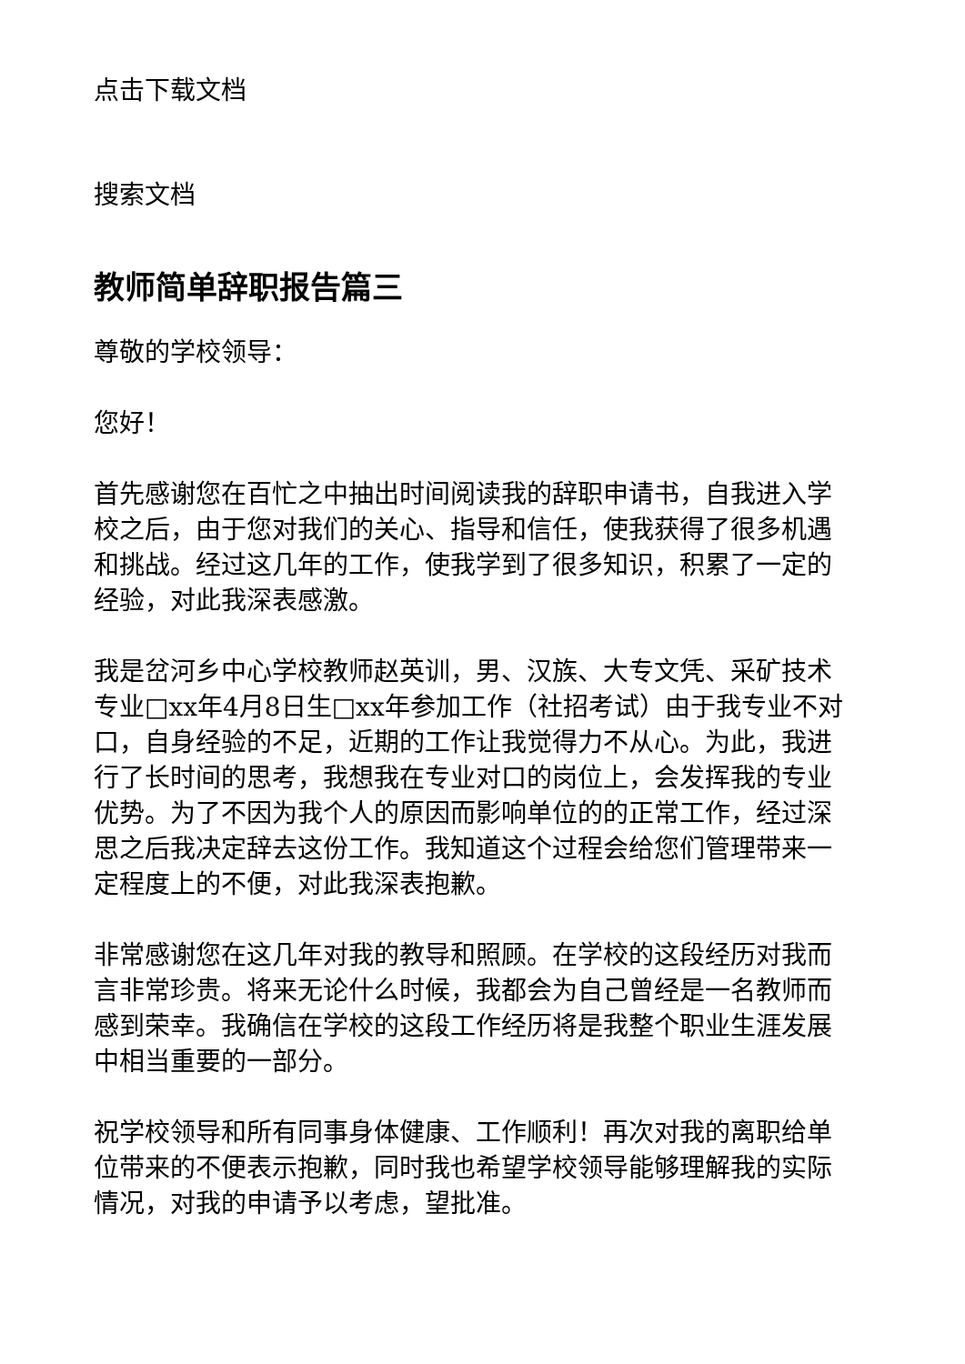点击下载文档
搜索文档
教师简单辞职报告篇三
尊敬的学校领导：
您好！
首先感谢您在百忙之中抽出时间阅读我的辞职申请书，自我进入学校之后，由于您对我们的关心、指导和信任，使我获得了很多机遇和挑战。经过这几年的工作，使我学到了很多知识，积累了一定的经验，对此我深表感激。
我是岔河乡中心学校教师赵英训，男、汉族、大专文凭、采矿技术专业□xx年4月8日生□xx年参加工作（社招考试）由于我专业不对口，自身经验的不足，近期的工作让我觉得力不从心。为此，我进行了长时间的思考，我想我在专业对口的岗位上，会发挥我的专业优势。为了不因为我个人的原因而影响单位的的正常工作，经过深思之后我决定辞去这份工作。我知道这个过程会给您们管理带来一定程度上的不便，对此我深表抱歉。
非常感谢您在这几年对我的教导和照顾。在学校的这段经历对我而言非常珍贵。将来无论什么时候，我都会为自己曾经是一名教师而感到荣幸。我确信在学校的这段工作经历将是我整个职业生涯发展中相当重要的一部分。
祝学校领导和所有同事身体健康、工作顺利！再次对我的离职给单位带来的不便表示抱歉，同时我也希望学校领导能够理解我的实际情况，对我的申请予以考虑，望批准。